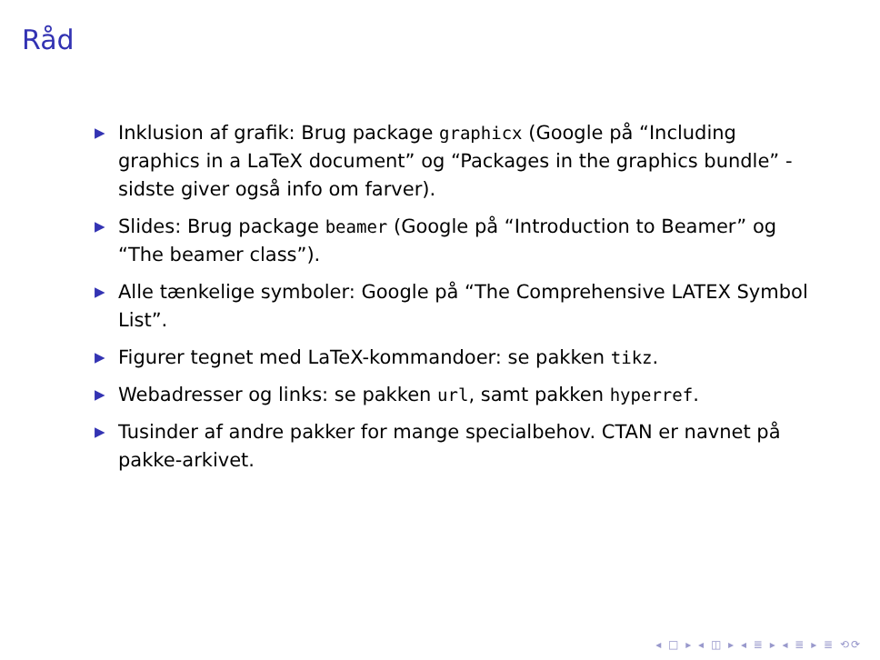Råd
▶ Inklusion af grafik: Brug package graphicx (Google på “Including graphics in a LaTeX document” og “Packages in the graphics bundle” - sidste giver også info om farver).
▶ Slides: Brug package beamer (Google på “Introduction to Beamer” og “The beamer class”).
▶ Alle tænkelige symboler: Google på “The Comprehensive LATEX Symbol List”.
▶ Figurer tegnet med LaTeX-kommandoer: se pakken tikz.
▶ Webadresser og links: se pakken url, samt pakken hyperref.
▶ Tusinder af andre pakker for mange specialbehov. CTAN er navnet på pakke-arkivet.
◂ □ ▸ ◂ ◫ ▸ ◂ ≣ ▸ ◂ ≣ ▸ ≣ ⟲⟳